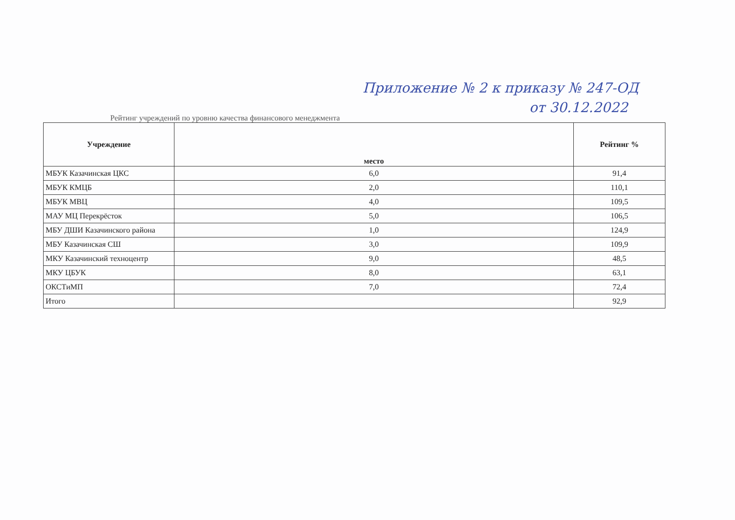Приложение № 2 к приказу № 247-ОД
от 30.12.2022
Рейтинг учреждений по уровню качества финансового менеджмента
| Учреждение | место | Рейтинг % |
| --- | --- | --- |
| МБУК Казачинская ЦКС | 6,0 | 91,4 |
| МБУК КМЦБ | 2,0 | 110,1 |
| МБУК МВЦ | 4,0 | 109,5 |
| МАУ МЦ Перекрёсток | 5,0 | 106,5 |
| МБУ ДШИ Казачинского района | 1,0 | 124,9 |
| МБУ Казачинская СШ | 3,0 | 109,9 |
| МКУ Казачинский техноцентр | 9,0 | 48,5 |
| МКУ ЦБУК | 8,0 | 63,1 |
| ОКСТиМП | 7,0 | 72,4 |
| Итого | | 92,9 |